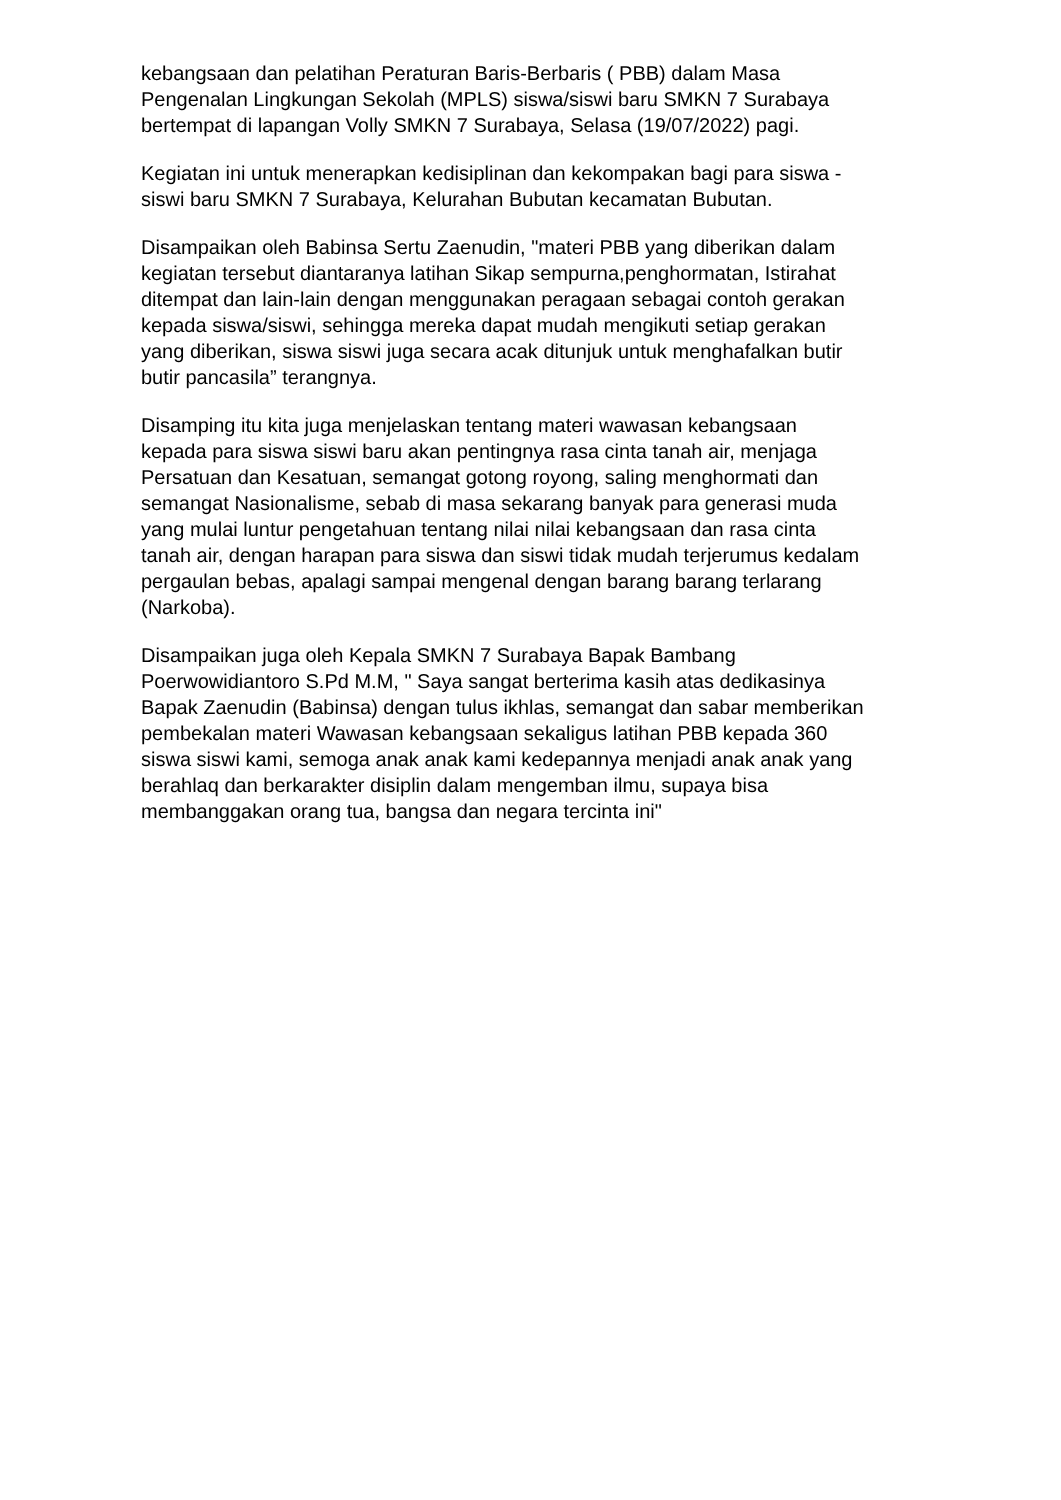kebangsaan dan pelatihan Peraturan Baris-Berbaris ( PBB) dalam Masa
Pengenalan Lingkungan Sekolah (MPLS) siswa/siswi baru SMKN 7 Surabaya
bertempat di lapangan Volly SMKN 7 Surabaya, Selasa (19/07/2022) pagi.
Kegiatan ini untuk menerapkan kedisiplinan dan kekompakan bagi para siswa -
siswi baru SMKN 7 Surabaya, Kelurahan Bubutan kecamatan Bubutan.
Disampaikan oleh Babinsa Sertu Zaenudin, "materi PBB yang diberikan dalam
kegiatan tersebut diantaranya latihan Sikap sempurna,penghormatan, Istirahat
ditempat dan lain-lain dengan menggunakan peragaan sebagai contoh gerakan
kepada siswa/siswi, sehingga mereka dapat mudah mengikuti setiap gerakan
yang diberikan, siswa siswi juga secara acak ditunjuk untuk menghafalkan butir
butir pancasila” terangnya.
Disamping itu kita juga menjelaskan tentang materi wawasan kebangsaan
kepada para siswa siswi baru akan pentingnya rasa cinta tanah air, menjaga
Persatuan dan Kesatuan, semangat gotong royong, saling menghormati dan
semangat Nasionalisme, sebab di masa sekarang banyak para generasi muda
yang mulai luntur pengetahuan tentang nilai nilai kebangsaan dan rasa cinta
tanah air, dengan harapan para siswa dan siswi tidak mudah terjerumus kedalam
pergaulan bebas, apalagi sampai mengenal dengan barang barang terlarang
(Narkoba).
Disampaikan juga oleh Kepala SMKN 7 Surabaya Bapak Bambang
Poerwowidiantoro S.Pd M.M, " Saya sangat berterima kasih atas dedikasinya
Bapak Zaenudin (Babinsa) dengan tulus ikhlas, semangat dan sabar memberikan
pembekalan materi Wawasan kebangsaan sekaligus latihan PBB kepada 360
siswa siswi kami, semoga anak anak kami kedepannya menjadi anak anak yang
berahlaq dan berkarakter disiplin dalam mengemban ilmu, supaya bisa
membanggakan orang tua, bangsa dan negara tercinta ini"